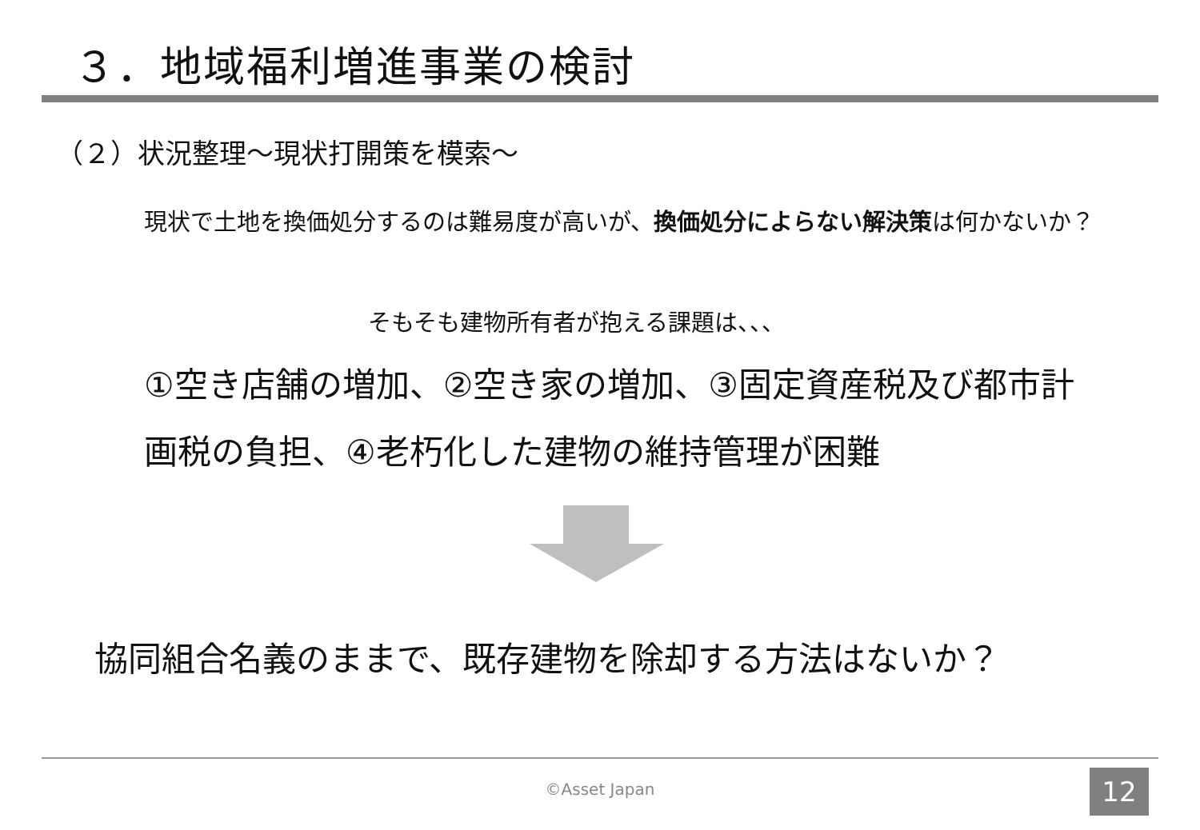３．地域福利増進事業の検討
（２）状況整理～現状打開策を模索～
現状で土地を換価処分するのは難易度が高いが、換価処分によらない解決策は何かないか？
そもそも建物所有者が抱える課題は、、、
①空き店舗の増加、②空き家の増加、③固定資産税及び都市計画税の負担、④老朽化した建物の維持管理が困難
協同組合名義のままで、既存建物を除却する方法はないか？
©Asset Japan 12